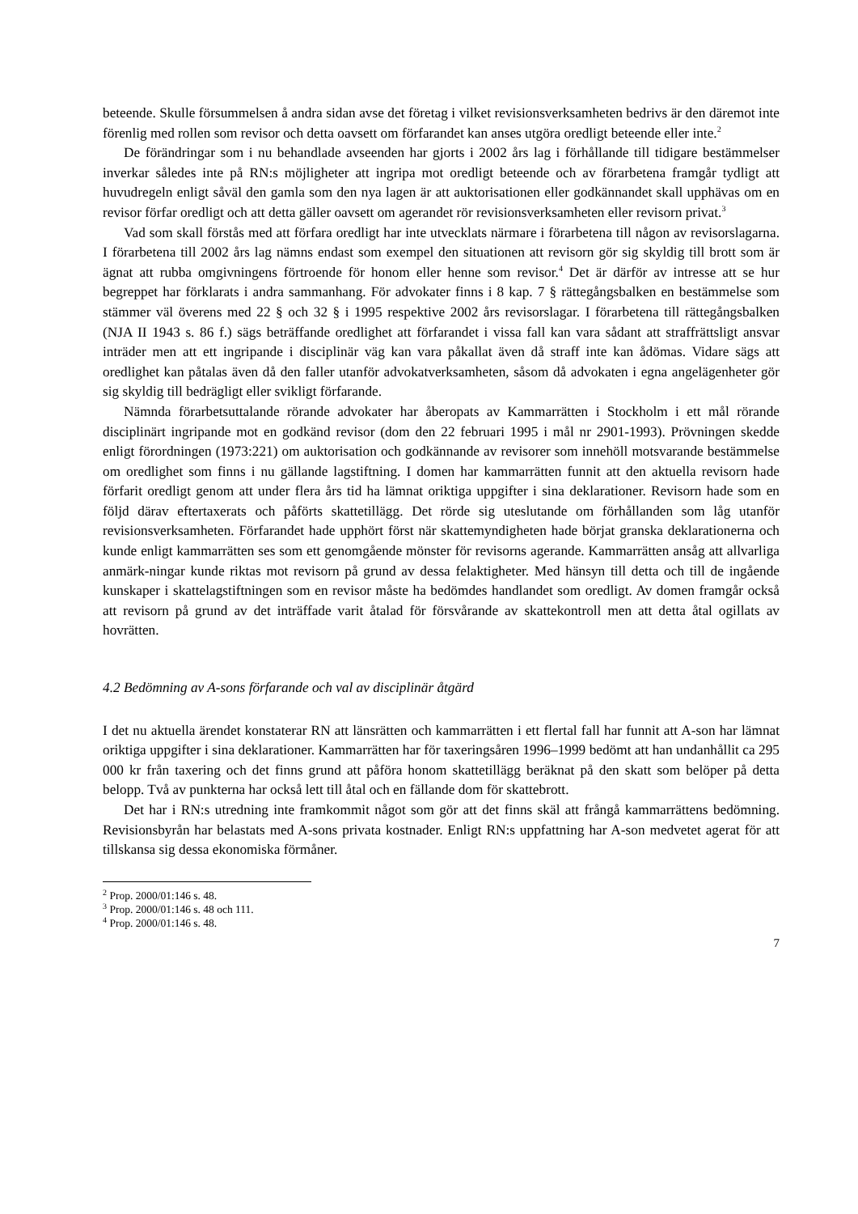beteende. Skulle försummelsen å andra sidan avse det företag i vilket revisionsverksamheten bedrivs är den däremot inte förenlig med rollen som revisor och detta oavsett om förfarandet kan anses utgöra oredligt beteende eller inte.<sup>2</sup>
De förändringar som i nu behandlade avseenden har gjorts i 2002 års lag i förhållande till tidigare bestämmelser inverkar således inte på RN:s möjligheter att ingripa mot oredligt beteende och av förarbetena framgår tydligt att huvudregeln enligt såväl den gamla som den nya lagen är att auktorisationen eller godkännandet skall upphävas om en revisor förfar oredligt och att detta gäller oavsett om agerandet rör revisionsverksamheten eller revisorn privat.<sup>3</sup>
Vad som skall förstås med att förfara oredligt har inte utvecklats närmare i förarbetena till någon av revisorslagarna. I förarbetena till 2002 års lag nämns endast som exempel den situationen att revisorn gör sig skyldig till brott som är ägnat att rubba omgivningens förtroende för honom eller henne som revisor.<sup>4</sup> Det är därför av intresse att se hur begreppet har förklarats i andra sammanhang. För advokater finns i 8 kap. 7 § rättegångsbalken en bestämmelse som stämmer väl överens med 22 § och 32 § i 1995 respektive 2002 års revisorslagar. I förarbetena till rättegångsbalken (NJA II 1943 s. 86 f.) sägs beträffande oredlighet att förfarandet i vissa fall kan vara sådant att straffrättsligt ansvar inträder men att ett ingripande i disciplinär väg kan vara påkallat även då straff inte kan ådömas. Vidare sägs att oredlighet kan påtalas även då den faller utanför advokatverksamheten, såsom då advokaten i egna angelägenheter gör sig skyldig till bedrägligt eller svikligt förfarande.
Nämnda förarbetsuttalande rörande advokater har åberopats av Kammarrätten i Stockholm i ett mål rörande disciplinärt ingripande mot en godkänd revisor (dom den 22 februari 1995 i mål nr 2901-1993). Prövningen skedde enligt förordningen (1973:221) om auktorisation och godkännande av revisorer som innehöll motsvarande bestämmelse om oredlighet som finns i nu gällande lagstiftning. I domen har kammarrätten funnit att den aktuella revisorn hade förfarit oredligt genom att under flera års tid ha lämnat oriktiga uppgifter i sina deklarationer. Revisorn hade som en följd därav eftertaxerats och påförts skattetillägg. Det rörde sig uteslutande om förhållanden som låg utanför revisionsverksamheten. Förfarandet hade upphört först när skattemyndigheten hade börjat granska deklarationerna och kunde enligt kammarrätten ses som ett genomgående mönster för revisorns agerande. Kammarrätten ansåg att allvarliga anmärk-ningar kunde riktas mot revisorn på grund av dessa felaktigheter. Med hänsyn till detta och till de ingående kunskaper i skattelagstiftningen som en revisor måste ha bedömdes handlandet som oredligt. Av domen framgår också att revisorn på grund av det inträffade varit åtalad för försvårande av skattekontroll men att detta åtal ogillats av hovrätten.
4.2 Bedömning av A-sons förfarande och val av disciplinär åtgärd
I det nu aktuella ärendet konstaterar RN att länsrätten och kammarrätten i ett flertal fall har funnit att A-son har lämnat oriktiga uppgifter i sina deklarationer. Kammarrätten har för taxeringsåren 1996–1999 bedömt att han undanhållit ca 295 000 kr från taxering och det finns grund att påföra honom skattetillägg beräknat på den skatt som belöper på detta belopp. Två av punkterna har också lett till åtal och en fällande dom för skattebrott.
Det har i RN:s utredning inte framkommit något som gör att det finns skäl att frångå kammarrättens bedömning. Revisionsbyrån har belastats med A-sons privata kostnader. Enligt RN:s uppfattning har A-son medvetet agerat för att tillskansa sig dessa ekonomiska förmåner.
<sup>2</sup> Prop. 2000/01:146 s. 48.
<sup>3</sup> Prop. 2000/01:146 s. 48 och 111.
<sup>4</sup> Prop. 2000/01:146 s. 48.
7